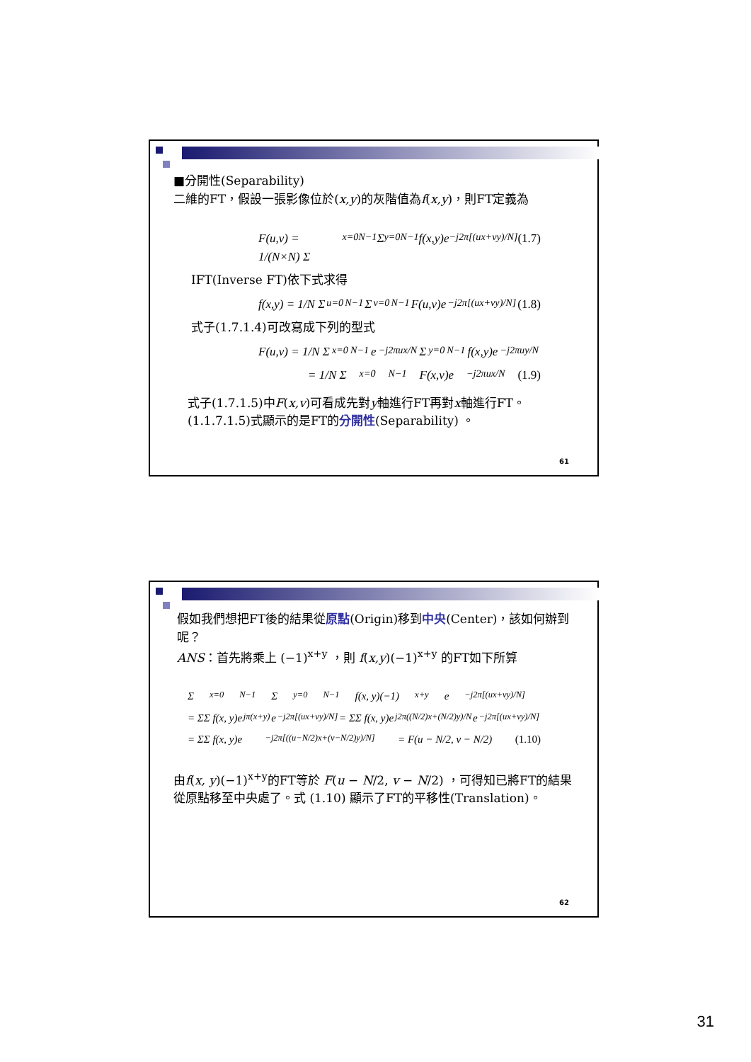■分開性(Separability)
二維的FT，假設一張影像位於(x,y)的灰階值為f(x,y)，則FT定義為
F(u,v) = 1/(N×N) Σ<sub>x=0</sub><sup>N−1</sup> Σ<sub>y=0</sub><sup>N−1</sup> f(x,y)e<sup>−j2π[(ux+vy)/N]</sup> (1.7)
IFT(Inverse FT)依下式求得
f(x,y) = 1/N Σ<sub>u=0</sub><sup>N−1</sup> Σ<sub>v=0</sub><sup>N−1</sup> F(u,v)e<sup>−j2π[(ux+vy)/N]</sup> (1.8)
式子(1.7.1.4)可改寫成下列的型式
F(u,v) = 1/N Σ<sub>x=0</sub><sup>N−1</sup> e<sup>−j2πux/N</sup> Σ<sub>y=0</sub><sup>N−1</sup> f(x,y)e<sup>−j2πuy/N</sup>
= 1/N Σ<sub>x=0</sub><sup>N−1</sup> F(x,v)e<sup>−j2πux/N</sup> (1.9)
式子(1.7.1.5)中F(x,v)可看成先對y軸進行FT再對x軸進行FT。
(1.1.7.1.5)式顯示的是FT的分開性(Separability) 。
61
假如我們想把FT後的結果從原點(Origin)移到中央(Center)，該如何辦到呢？
ANS：首先將乘上 (−1)<sup>x+y</sup> ，則 f(x,y)(−1)<sup>x+y</sup> 的FT如下所算
Σ<sub>x=0</sub><sup>N−1</sup> Σ<sub>y=0</sub><sup>N−1</sup> f(x, y)(−1)<sup>x+y</sup> e<sup>−j2π[(ux+vy)/N]</sup>
= ΣΣ f(x, y)e<sup>jπ(x+y)</sup>e<sup>−j2π[(ux+vy)/N]</sup> = ΣΣ f(x, y)e<sup>j2π((N/2)x+(N/2)y)/N</sup> e<sup>−j2π[(ux+vy)/N]</sup>
= ΣΣ f(x, y)e<sup>−j2π[((u−N/2)x+(v−N/2)y)/N]</sup> = F(u − N/2, v − N/2) (1.10)
由f(x, y)(−1)<sup>x+y</sup>的FT等於 F(u − N/2, v − N/2) ，可得知已將FT的結果從原點移至中央處了。式 (1.10) 顯示了FT的平移性(Translation)。
62
31